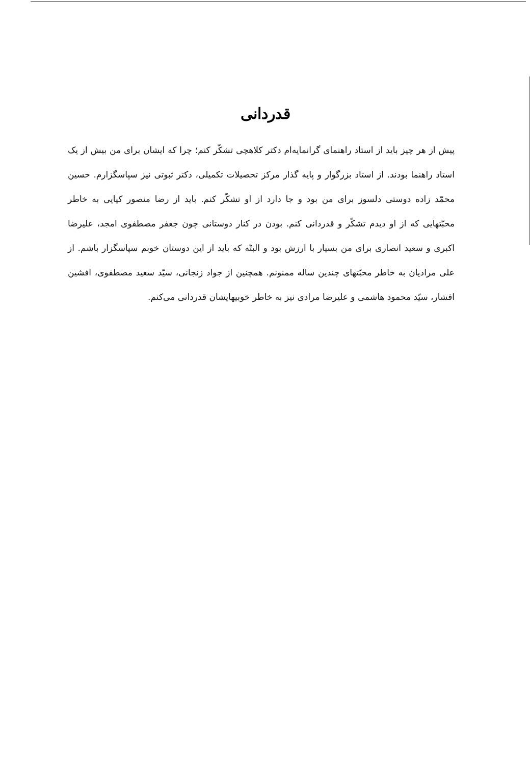قدردانی
پیش از هر چیز باید از استاد راهنمای گرانمایه‌ام دکتر کلاهچی تشکّر کنم؛ چرا که ایشان برای من بیش از یک استاد راهنما بودند. از استاد بزرگوار و پایه گذار مرکز تحصیلات تکمیلی، دکتر ثبوتی نیز سپاسگزارم. حسین محمّد زاده دوستی دلسوز برای من بود و جا دارد از او تشکّر کنم. باید از رضا منصور کیایی به خاطر محبّتهایی که از او دیدم تشکّر و قدردانی کنم. بودن در کنار دوستانی چون جعفر مصطفوی امجد، علیرضا اکبری و سعید انصاری برای من بسیار با ارزش بود و البتّه که باید از این دوستان خوبم سپاسگزار باشم. از علی مرادیان به خاطر محبّتهای چندین ساله ممنونم. همچنین از جواد زنجانی، سیّد سعید مصطفوی، افشین افشار، سیّد محمود هاشمی و علیرضا مرادی نیز به خاطر خوبیهایشان قدردانی می‌کنم.